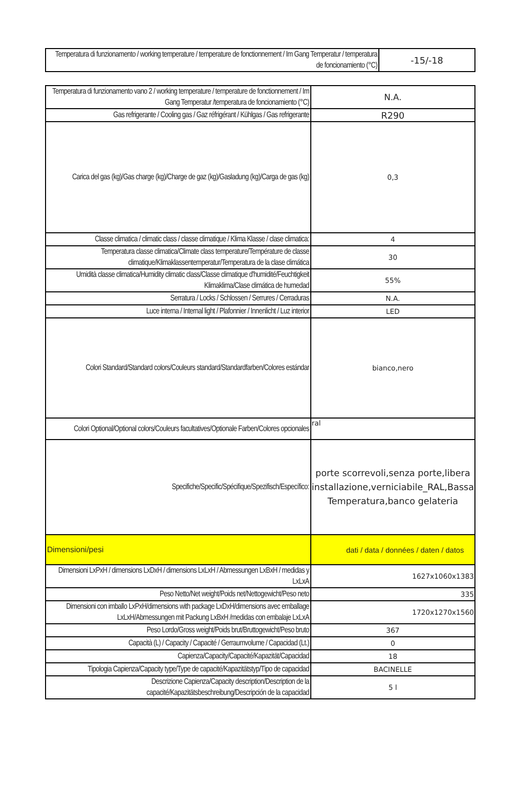| Temperatura di funzionamento / working temperature / temperature de fonctionnement / Im Gang Temperatur / temperatura de foncionamiento (°C) | -15/-18 |
| Temperatura di funzionamento vano 2 / working temperature / temperature de fonctionnement / Im Gang Temperatur /temperatura de foncionamiento (°C) | N.A. |
| Gas refrigerante / Cooling gas / Gaz réfrigérant / Kühlgas / Gas refrigerante | R290 |
| Carica del gas (kg)/Gas charge (kg)/Charge de gaz (kg)/Gasladung (kg)/Carga de gas (kg) | 0,3 |
| Classe climatica / climatic class / classe climatique / Klima Klasse / clase climatica: | 4 |
| Temperatura classe climatica/Climate class temperature/Température de classe climatique/Klimaklassentemperatur/Temperatura de la clase climática | 30 |
| Umidità classe climatica/Humidity climatic class/Classe climatique d'humidité/Feuchtigkeit Klimaklima/Clase climática de humedad | 55% |
| Serratura / Locks / Schlossen / Serrures / Cerraduras | N.A. |
| Luce interna / Internal light / Plafonnier / Innenlicht / Luz interior | LED |
| Colori Standard/Standard colors/Couleurs standard/Standardfarben/Colores estándar | bianco,nero |
| Colori Optional/Optional colors/Couleurs facultatives/Optionale Farben/Colores opcionales | ral |
| Specifiche/Specific/Spécifique/Spezifisch/Específico: | porte scorrevoli,senza porte,libera installazione,verniciabile_RAL,Bassa Temperatura,banco gelateria |
| Dimensioni/pesi | dati / data / données / daten / datos |
| Dimensioni LxPxH / dimensions LxDxH / dimensions LxLxH / Abmessungen LxBxH / medidas y LxLxA | 1627x1060x1383 |
| Peso Netto/Net weight/Poids net/Nettogewicht/Peso neto | 335 |
| Dimensioni con imballo LxPxH/dimensions with package LxDxH/dimensions avec emballage LxLxH/Abmessungen mit Packung LxBxH /medidas con embalaje LxLxA | 1720x1270x1560 |
| Peso Lordo/Gross weight/Poids brut/Bruttogewicht/Peso bruto | 367 |
| Capacità (L) / Capacity / Capacité / Gerraumvolume / Capacidad (Lt.) | 0 |
| Capienza/Capacity/Capacité/Kapazität/Capacidad | 18 |
| Tipologia Capienza/Capacity type/Type de capacité/Kapazitätstyp/Tipo de capacidad | BACINELLE |
| Descrizione Capienza/Capacity description/Description de la capacité/Kapazitätsbeschreibung/Descripción de la capacidad | 5 l |